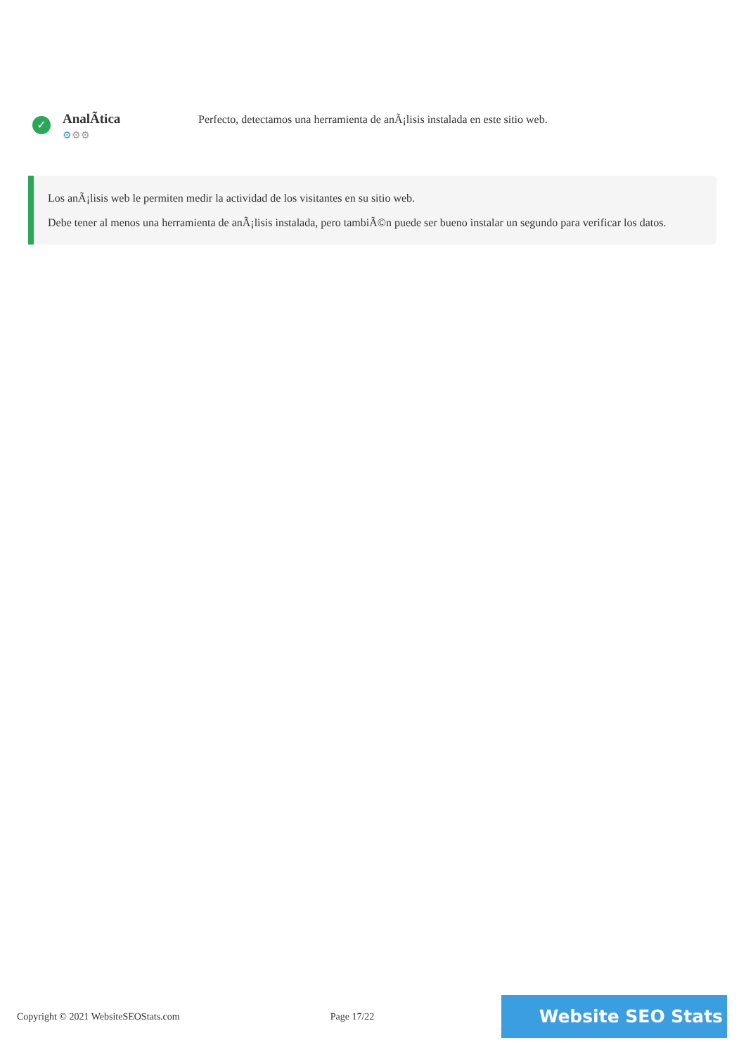✓
AnalÃtica
⚙⚙⚙
Perfecto, detectamos una herramienta de anÃ¡lisis instalada en este sitio web.
Los anÃ¡lisis web le permiten medir la actividad de los visitantes en su sitio web.
Debe tener al menos una herramienta de anÃ¡lisis instalada, pero tambiÃ©n puede ser bueno instalar un segundo para verificar los datos.
Copyright © 2021 WebsiteSEOStats.com Page 17/22
Website SEO Stats